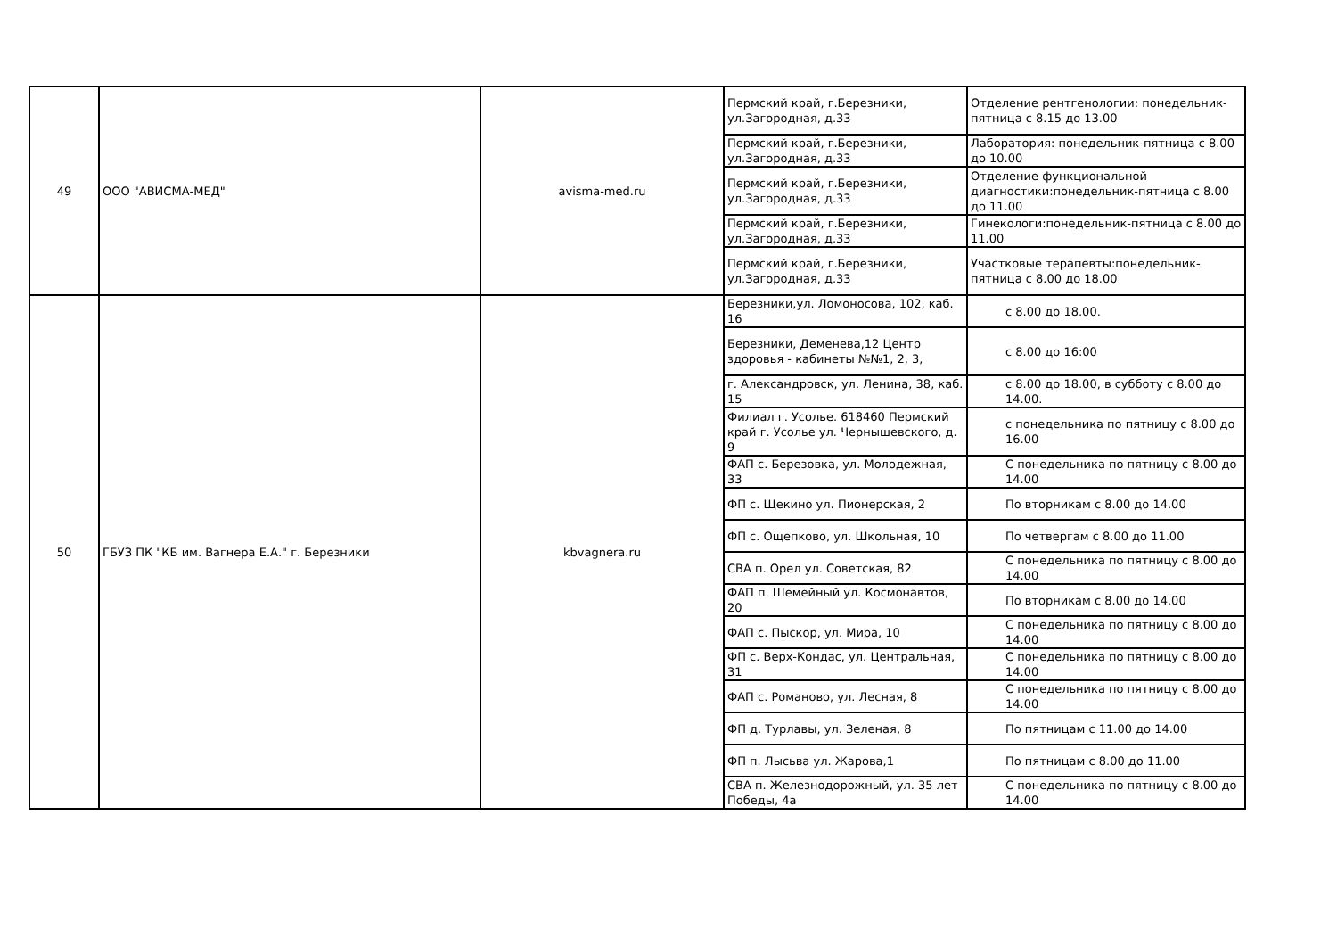| 49 | ООО "АВИСМА-МЕД" | avisma-med.ru | Пермский край, г.Березники, ул.Загородная, д.33 | Отделение рентгенологии: понедельник-пятница с 8.15 до 13.00 |
| | | | Пермский край, г.Березники, ул.Загородная, д.33 | Лаборатория: понедельник-пятница с 8.00 до 10.00 |
| | | | Пермский край, г.Березники, ул.Загородная, д.33 | Отделение функциональной диагностики:понедельник-пятница с 8.00 до 11.00 |
| | | | Пермский край, г.Березники, ул.Загородная, д.33 | Гинекологи:понедельник-пятница с 8.00 до 11.00 |
| | | | Пермский край, г.Березники, ул.Загородная, д.33 | Участковые терапевты:понедельник-пятница с 8.00 до 18.00 |
| 50 | ГБУЗ ПК "КБ им. Вагнера Е.А." г. Березники | kbvagnera.ru | Березники,ул. Ломоносова, 102, каб. 16 | с 8.00 до 18.00. |
| | | | Березники, Деменева,12 Центр здоровья - кабинеты №№1, 2, 3, | с 8.00 до 16:00 |
| | | | г. Александровск, ул. Ленина, 38, каб. 15 | с 8.00 до 18.00, в субботу с 8.00 до 14.00. |
| | | | Филиал г. Усолье. 618460 Пермский край г. Усолье ул. Чернышевского, д. 9 | с понедельника по пятницу с 8.00 до 16.00 |
| | | | ФАП с. Березовка, ул. Молодежная, 33 | С понедельника по пятницу с 8.00 до 14.00 |
| | | | ФП с. Щекино ул. Пионерская, 2 | По вторникам с 8.00 до 14.00 |
| | | | ФП с. Ощепково, ул. Школьная, 10 | По четвергам с 8.00 до 11.00 |
| | | | СВА п. Орел ул. Советская, 82 | С понедельника по пятницу с 8.00 до 14.00 |
| | | | ФАП п. Шемейный ул. Космонавтов, 20 | По вторникам с 8.00 до 14.00 |
| | | | ФАП с. Пыскор, ул. Мира, 10 | С понедельника по пятницу с 8.00 до 14.00 |
| | | | ФП с. Верх-Кондас, ул. Центральная, 31 | С понедельника по пятницу с 8.00 до 14.00 |
| | | | ФАП с. Романово, ул. Лесная, 8 | С понедельника по пятницу с 8.00 до 14.00 |
| | | | ФП д. Турлавы, ул. Зеленая, 8 | По пятницам с 11.00 до 14.00 |
| | | | ФП п. Лысьва ул. Жарова,1 | По пятницам с 8.00 до 11.00 |
| | | | СВА п. Железнодорожный, ул. 35 лет Победы, 4а | С понедельника по пятницу с 8.00 до 14.00 |